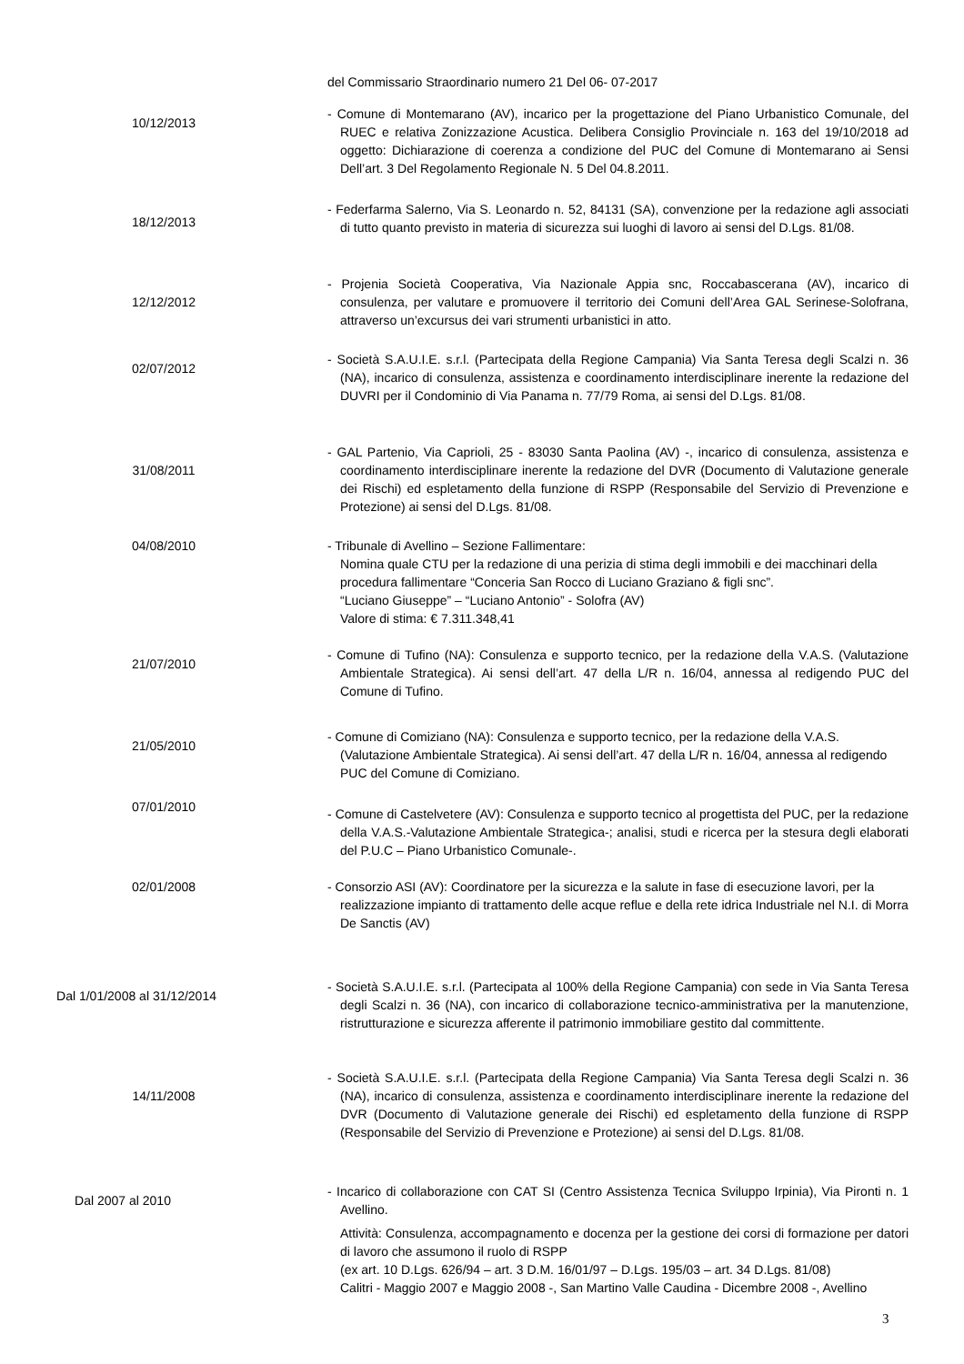del Commissario Straordinario numero 21 Del 06- 07-2017
10/12/2013
- Comune di Montemarano (AV), incarico per la progettazione del Piano Urbanistico Comunale, del RUEC e relativa Zonizzazione Acustica. Delibera Consiglio Provinciale n. 163 del 19/10/2018 ad oggetto: Dichiarazione di coerenza a condizione del PUC del Comune di Montemarano ai Sensi Dell’art. 3 Del Regolamento Regionale N. 5 Del 04.8.2011.
18/12/2013
- Federfarma Salerno, Via S. Leonardo n. 52, 84131 (SA), convenzione per la redazione agli associati di tutto quanto previsto in materia di sicurezza sui luoghi di lavoro ai sensi del D.Lgs. 81/08.
12/12/2012
- Projenia Società Cooperativa, Via Nazionale Appia snc, Roccabascerana (AV), incarico di consulenza, per valutare e promuovere il territorio dei Comuni dell’Area GAL Serinese-Solofrana, attraverso un’excursus dei vari strumenti urbanistici in atto.
02/07/2012
- Società S.A.U.I.E. s.r.l. (Partecipata della Regione Campania) Via Santa Teresa degli Scalzi n. 36 (NA), incarico di consulenza, assistenza e coordinamento interdisciplinare inerente la redazione del DUVRI per il Condominio di Via Panama n. 77/79 Roma, ai sensi del D.Lgs. 81/08.
31/08/2011
- GAL Partenio, Via Caprioli, 25 - 83030 Santa Paolina (AV) -, incarico di consulenza, assistenza e coordinamento interdisciplinare inerente la redazione del DVR (Documento di Valutazione generale dei Rischi) ed espletamento della funzione di RSPP (Responsabile del Servizio di Prevenzione e Protezione) ai sensi del D.Lgs. 81/08.
04/08/2010 - Tribunale di Avellino – Sezione Fallimentare:
Nomina quale CTU per la redazione di una perizia di stima degli immobili e dei macchinari della procedura fallimentare “Conceria San Rocco di Luciano Graziano & figli snc”.
“Luciano Giuseppe” – “Luciano Antonio” - Solofra (AV)
Valore di stima: € 7.311.348,41
21/07/2010
- Comune di Tufino (NA): Consulenza e supporto tecnico, per la redazione della V.A.S. (Valutazione Ambientale Strategica). Ai sensi dell’art. 47 della L/R n. 16/04, annessa al redigendo PUC del Comune di Tufino.
21/05/2010
- Comune di Comiziano (NA): Consulenza e supporto tecnico, per la redazione della V.A.S. (Valutazione Ambientale Strategica). Ai sensi dell’art. 47 della L/R n. 16/04, annessa al redigendo PUC del Comune di Comiziano.
07/01/2010
- Comune di Castelvetere (AV): Consulenza e supporto tecnico al progettista del PUC, per la redazione della V.A.S.-Valutazione Ambientale Strategica-; analisi, studi e ricerca per la stesura degli elaborati del P.U.C – Piano Urbanistico Comunale-.
02/01/2008 - Consorzio ASI (AV): Coordinatore per la sicurezza e la salute in fase di esecuzione lavori, per la realizzazione impianto di trattamento delle acque reflue e della rete idrica Industriale nel N.I. di Morra De Sanctis (AV)
Dal 1/01/2008 al 31/12/2014
- Società S.A.U.I.E. s.r.l. (Partecipata al 100% della Regione Campania) con sede in Via Santa Teresa degli Scalzi n. 36 (NA), con incarico di collaborazione tecnico-amministrativa per la manutenzione, ristrutturazione e sicurezza afferente il patrimonio immobiliare gestito dal committente.
14/11/2008
- Società S.A.U.I.E. s.r.l. (Partecipata della Regione Campania) Via Santa Teresa degli Scalzi n. 36 (NA), incarico di consulenza, assistenza e coordinamento interdisciplinare inerente la redazione del DVR (Documento di Valutazione generale dei Rischi) ed espletamento della funzione di RSPP (Responsabile del Servizio di Prevenzione e Protezione) ai sensi del D.Lgs. 81/08.
Dal 2007 al 2010
- Incarico di collaborazione con CAT SI (Centro Assistenza Tecnica Sviluppo Irpinia), Via Pironti n. 1 Avellino.
Attività: Consulenza, accompagnamento e docenza per la gestione dei corsi di formazione per datori di lavoro che assumono il ruolo di RSPP
(ex art. 10 D.Lgs. 626/94 – art. 3 D.M. 16/01/97 – D.Lgs. 195/03 – art. 34 D.Lgs. 81/08)
Calitri - Maggio 2007 e Maggio 2008 -, San Martino Valle Caudina - Dicembre 2008 -, Avellino
3